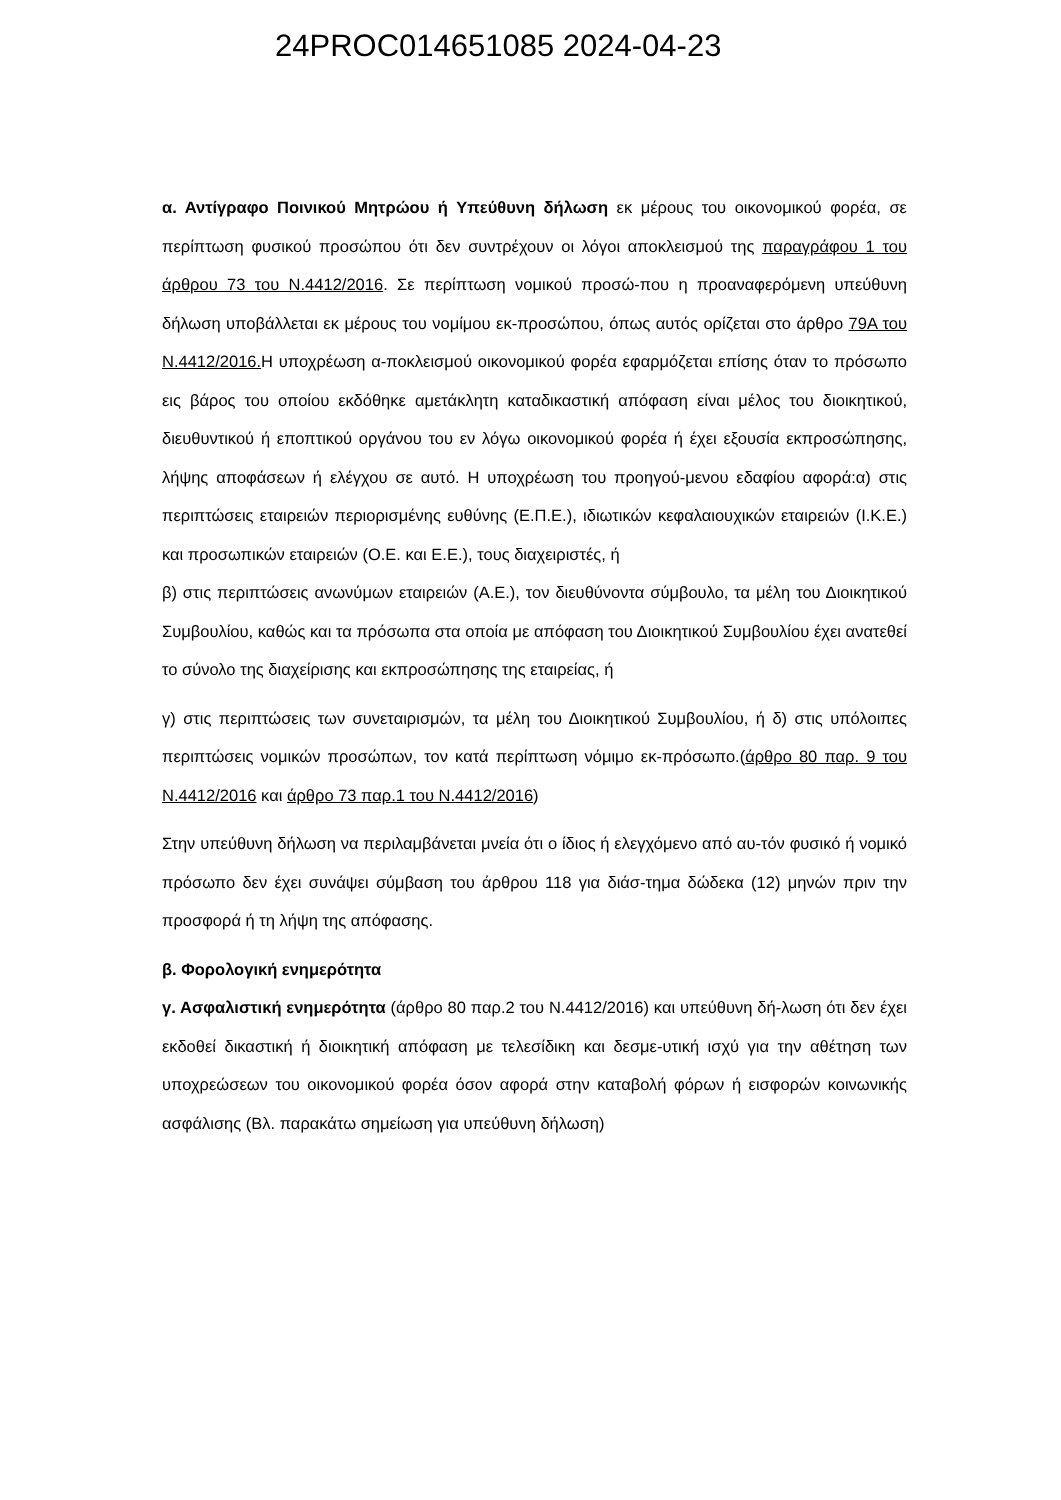24PROC014651085 2024-04-23
α. Αντίγραφο Ποινικού Μητρώου ή Υπεύθυνη δήλωση εκ μέρους του οικονομικού φορέα, σε περίπτωση φυσικού προσώπου ότι δεν συντρέχουν οι λόγοι αποκλεισμού της παραγράφου 1 του άρθρου 73 του Ν.4412/2016. Σε περίπτωση νομικού προσώ-που η προαναφερόμενη υπεύθυνη δήλωση υποβάλλεται εκ μέρους του νομίμου εκ-προσώπου, όπως αυτός ορίζεται στο άρθρο 79Α του Ν.4412/2016. Η υποχρέωση α-ποκλεισμού οικονομικού φορέα εφαρμόζεται επίσης όταν το πρόσωπο εις βάρος του οποίου εκδόθηκε αμετάκλητη καταδικαστική απόφαση είναι μέλος του διοικητικού, διευθυντικού ή εποπτικού οργάνου του εν λόγω οικονομικού φορέα ή έχει εξουσία εκπροσώπησης, λήψης αποφάσεων ή ελέγχου σε αυτό. Η υποχρέωση του προηγού-μενου εδαφίου αφορά:α) στις περιπτώσεις εταιρειών περιορισμένης ευθύνης (Ε.Π.Ε.), ιδιωτικών κεφαλαιουχικών εταιρειών (Ι.Κ.Ε.) και προσωπικών εταιρειών (Ο.Ε. και Ε.Ε.), τους διαχειριστές, ή
β) στις περιπτώσεις ανωνύμων εταιρειών (Α.Ε.), τον διευθύνοντα σύμβουλο, τα μέλη του Διοικητικού Συμβουλίου, καθώς και τα πρόσωπα στα οποία με απόφαση του Διοικητικού Συμβουλίου έχει ανατεθεί το σύνολο της διαχείρισης και εκπροσώπησης της εταιρείας, ή
γ) στις περιπτώσεις των συνεταιρισμών, τα μέλη του Διοικητικού Συμβουλίου, ή δ) στις υπόλοιπες περιπτώσεις νομικών προσώπων, τον κατά περίπτωση νόμιμο εκ-πρόσωπο.(άρθρο 80 παρ. 9 του Ν.4412/2016 και άρθρο 73 παρ.1 του Ν.4412/2016)
Στην υπεύθυνη δήλωση να περιλαμβάνεται μνεία ότι ο ίδιος ή ελεγχόμενο από αυ-τόν φυσικό ή νομικό πρόσωπο δεν έχει συνάψει σύμβαση του άρθρου 118 για διάσ-τημα δώδεκα (12) μηνών πριν την προσφορά ή τη λήψη της απόφασης.
β. Φορολογική ενημερότητα
γ. Ασφαλιστική ενημερότητα (άρθρο 80 παρ.2 του Ν.4412/2016) και υπεύθυνη δή-λωση ότι δεν έχει εκδοθεί δικαστική ή διοικητική απόφαση με τελεσίδικη και δεσμε-υτική ισχύ για την αθέτηση των υποχρεώσεων του οικονομικού φορέα όσον αφορά στην καταβολή φόρων ή εισφορών κοινωνικής ασφάλισης (Βλ. παρακάτω σημείωση για υπεύθυνη δήλωση)